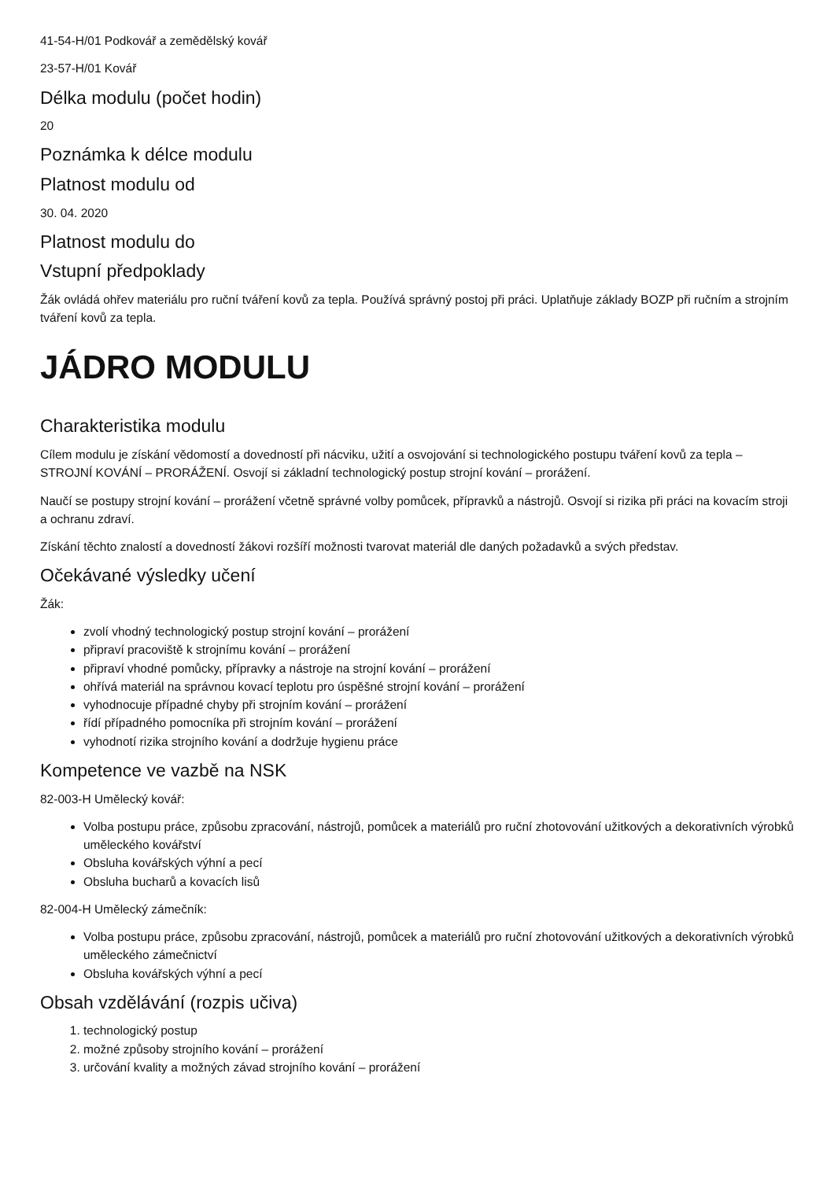41-54-H/01 Podkovář a zemědělský kovář
23-57-H/01 Kovář
Délka modulu (počet hodin)
20
Poznámka k délce modulu
Platnost modulu od
30. 04. 2020
Platnost modulu do
Vstupní předpoklady
Žák ovládá ohřev materiálu pro ruční tváření kovů za tepla. Používá správný postoj při práci. Uplatňuje základy BOZP při ručním a strojním tváření kovů za tepla.
JÁDRO MODULU
Charakteristika modulu
Cílem modulu je získání vědomostí a dovedností při nácviku, užití a osvojování si technologického postupu tváření kovů za tepla – STROJNÍ KOVÁNÍ – PRORÁŽENÍ. Osvojí si základní technologický postup strojní kování – prorážení.
Naučí se postupy strojní kování – prorážení včetně správné volby pomůcek, přípravků a nástrojů. Osvojí si rizika při práci na kovacím stroji a ochranu zdraví.
Získání těchto znalostí a dovedností žákovi rozšíří možnosti tvarovat materiál dle daných požadavků a svých představ.
Očekávané výsledky učení
Žák:
zvolí vhodný technologický postup strojní kování – prorážení
připraví pracoviště k strojnímu kování – prorážení
připraví vhodné pomůcky, přípravky a nástroje na strojní kování – prorážení
ohřívá materiál na správnou kovací teplotu pro úspěšné strojní kování – prorážení
vyhodnocuje případné chyby při strojním kování – prorážení
řídí případného pomocníka při strojním kování – prorážení
vyhodnotí rizika strojního kování a dodržuje hygienu práce
Kompetence ve vazbě na NSK
82-003-H Umělecký kovář:
Volba postupu práce, způsobu zpracování, nástrojů, pomůcek a materiálů pro ruční zhotovování užitkových a dekorativních výrobků uměleckého kovářství
Obsluha kovářských výhní a pecí
Obsluha bucharů a kovacích lisů
82-004-H Umělecký zámečník:
Volba postupu práce, způsobu zpracování, nástrojů, pomůcek a materiálů pro ruční zhotovování užitkových a dekorativních výrobků uměleckého zámečnictví
Obsluha kovářských výhní a pecí
Obsah vzdělávání (rozpis učiva)
1. technologický postup
2. možné způsoby strojního kování – prorážení
3. určování kvality a možných závad strojního kování – prorážení